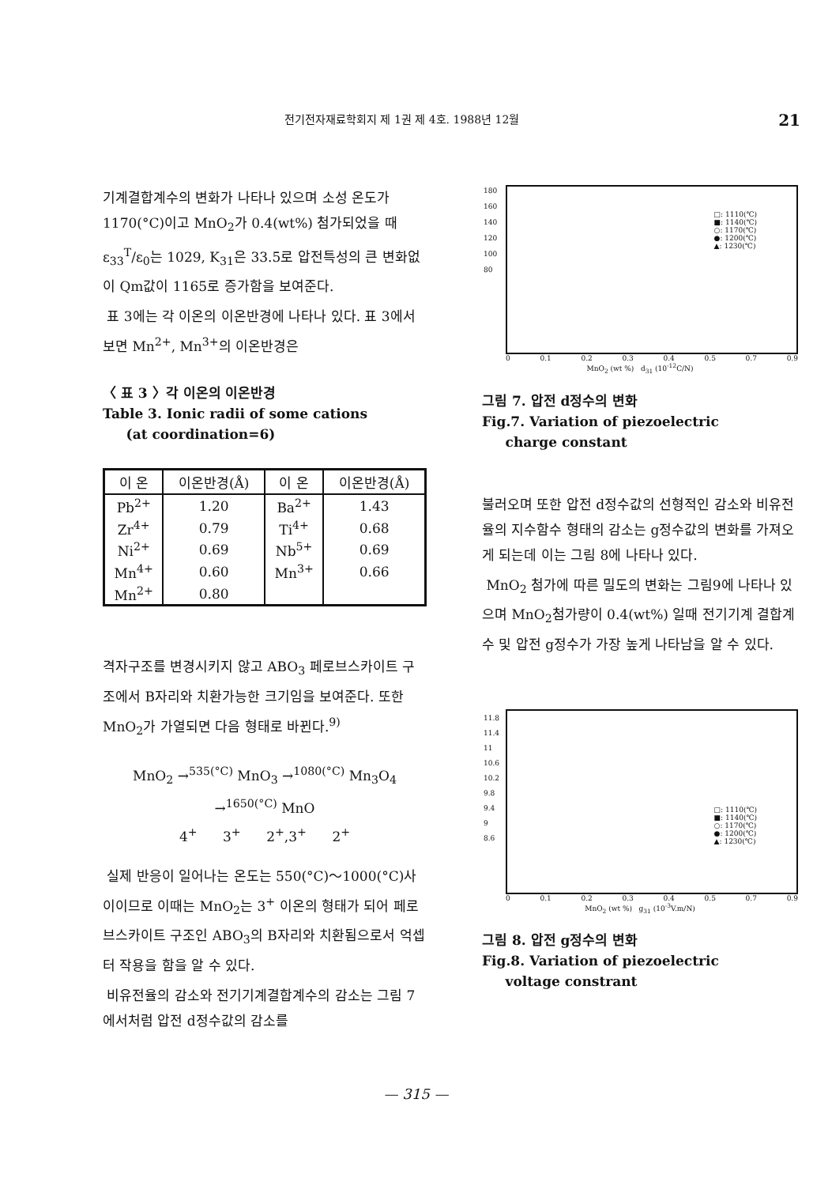전기전자재료학회지 제 1권 제 4호. 1988년 12월 21
기계결합계수의 변화가 나타나 있으며 소성 온도가 1170(°C)이고 MnO<sub>2</sub>가 0.4(wt%) 첨가되었을 때 ε<sub>33</sub><sup>T</sup>/ε<sub>0</sub>는 1029, K<sub>31</sub>은 33.5로 압전특성의 큰 변화없이 Qm값이 1165로 증가함을 보여준다.
표 3에는 각 이온의 이온반경에 나타나 있다. 표 3에서 보면 Mn<sup>2+</sup>, Mn<sup>3+</sup>의 이온반경은
〈 표 3 〉각 이온의 이온반경
Table 3. Ionic radii of some cations
(at coordination=6)
| 이 온 | 이온반경(Å) | 이 온 | 이온반경(Å) |
| --- | --- | --- | --- |
| Pb<sup>2+</sup> | 1.20 | Ba<sup>2+</sup> | 1.43 |
| Zr<sup>4+</sup> | 0.79 | Ti<sup>4+</sup> | 0.68 |
| Ni<sup>2+</sup> | 0.69 | Nb<sup>5+</sup> | 0.69 |
| Mn<sup>4+</sup> | 0.60 | Mn<sup>3+</sup> | 0.66 |
| Mn<sup>2+</sup> | 0.80 | | |
격자구조를 변경시키지 않고 ABO<sub>3</sub> 페로브스카이트 구조에서 B자리와 치환가능한 크기임을 보여준다. 또한 MnO<sub>2</sub>가 가열되면 다음 형태로 바뀐다.<sup>9)</sup>
MnO<sub>2</sub> →<sup>535(°C)</sup> MnO<sub>3</sub> →<sup>1080(°C)</sup> Mn<sub>3</sub>O<sub>4</sub> →<sup>1650(°C)</sup> MnO
4<sup>+</sup> 3<sup>+</sup> 2<sup>+</sup>,3<sup>+</sup> 2<sup>+</sup>
실제 반응이 일어나는 온도는 550(°C)～1000(°C)사이이므로 이때는 MnO<sub>2</sub>는 3<sup>+</sup> 이온의 형태가 되어 페로브스카이트 구조인 ABO<sub>3</sub>의 B자리와 치환됨으로서 억셉터 작용을 함을 알 수 있다.
비유전율의 감소와 전기기계결합계수의 감소는 그림 7에서처럼 압전 d정수값의 감소를
□: 1110(℃)
■: 1140(℃)
○: 1170(℃)
●: 1200(℃)
▲: 1230(℃)
180
160
140
120
100
80
0 0.1 0.2 0.3 0.4 0.5 0.7 0.9
MnO<sub>2</sub> (wt %) d<sub>31</sub> (10<sup>-12</sup>C/N)
그림 7. 압전 d정수의 변화
Fig.7. Variation of piezoelectric
charge constant
불러오며 또한 압전 d정수값의 선형적인 감소와 비유전율의 지수함수 형태의 감소는 g정수값의 변화를 가져오게 되는데 이는 그림 8에 나타나 있다.
MnO<sub>2</sub> 첨가에 따른 밀도의 변화는 그림9에 나타나 있으며 MnO<sub>2</sub>첨가량이 0.4(wt%) 일때 전기기계 결합계수 및 압전 g정수가 가장 높게 나타남을 알 수 있다.
□: 1110(℃)
■: 1140(℃)
○: 1170(℃)
●: 1200(℃)
▲: 1230(℃)
11.8
11.4
11
10.6
10.2
9.8
9.4
9
8.6
0 0.1 0.2 0.3 0.4 0.5 0.7 0.9
MnO<sub>2</sub> (wt %) g<sub>31</sub> (10<sup>-3</sup>V.m/N)
그림 8. 압전 g정수의 변화
Fig.8. Variation of piezoelectric
voltage constrant
— 315 —